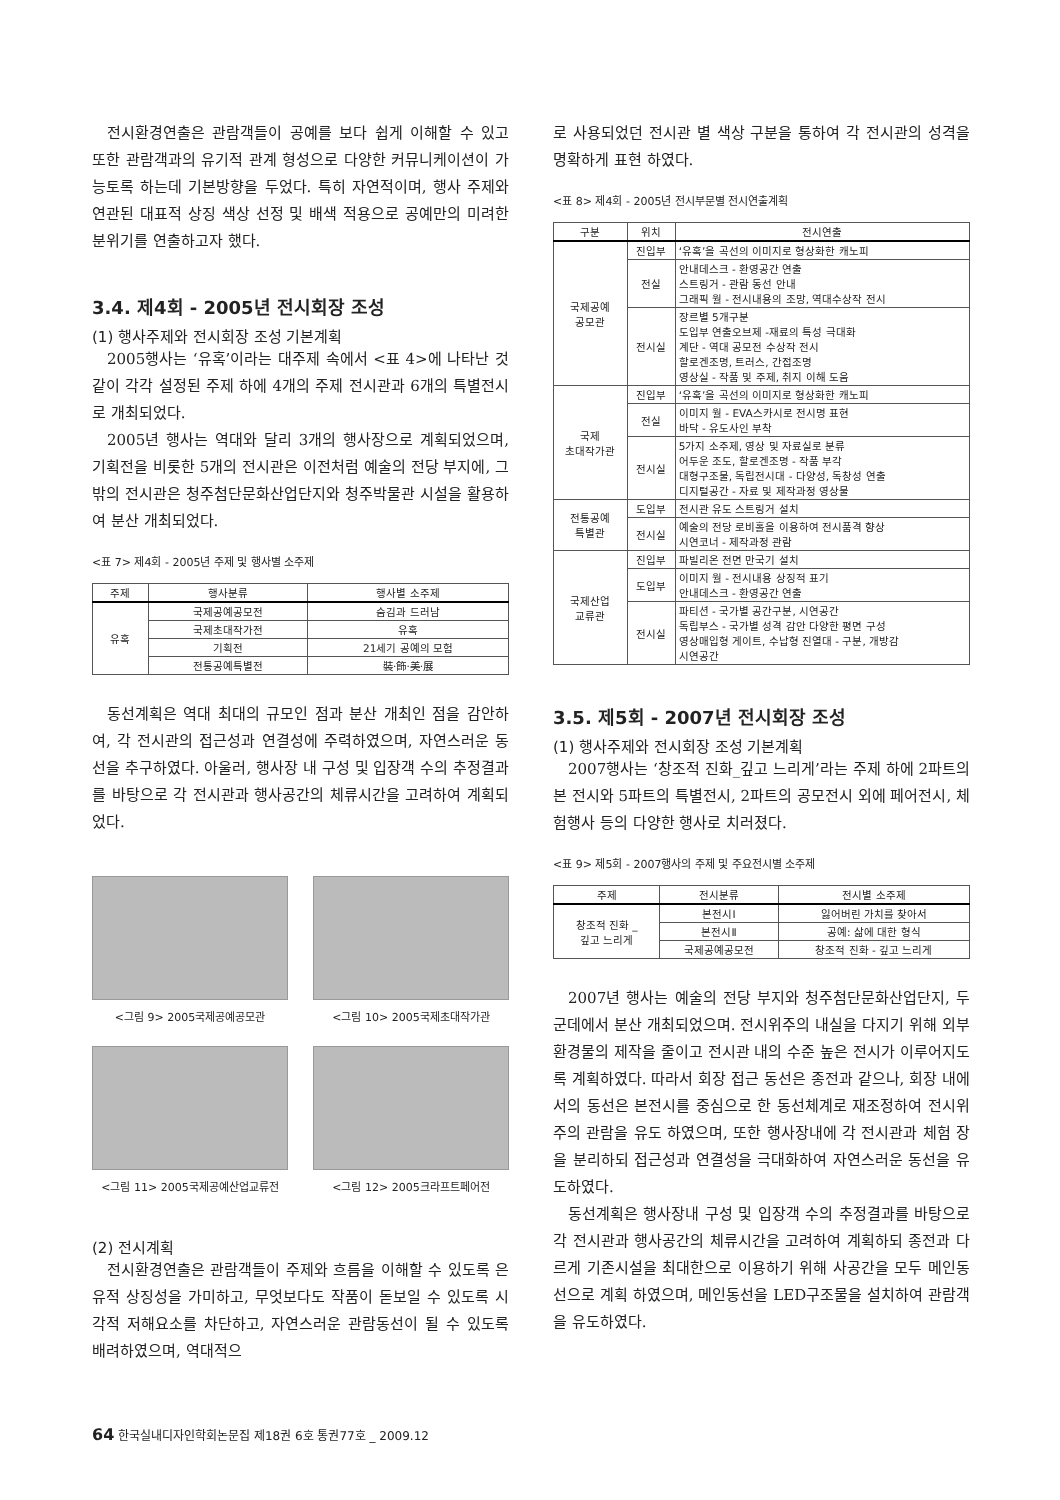전시환경연출은 관람객들이 공예를 보다 쉽게 이해할 수 있고 또한 관람객과의 유기적 관계 형성으로 다양한 커뮤니케이션이 가능토록 하는데 기본방향을 두었다. 특히 자연적이며, 행사 주제와 연관된 대표적 상징 색상 선정 및 배색 적용으로 공예만의 미려한 분위기를 연출하고자 했다.
3.4. 제4회 - 2005년 전시회장 조성
(1) 행사주제와 전시회장 조성 기본계획
2005행사는 ‘유혹’이라는 대주제 속에서 <표 4>에 나타난 것 같이 각각 설정된 주제 하에 4개의 주제 전시관과 6개의 특별전시로 개최되었다.
2005년 행사는 역대와 달리 3개의 행사장으로 계획되었으며, 기획전을 비롯한 5개의 전시관은 이전처럼 예술의 전당 부지에, 그 밖의 전시관은 청주첨단문화산업단지와 청주박물관 시설을 활용하여 분산 개최되었다.
<표 7> 제4회 - 2005년 주제 및 행사별 소주제
| 주제 | 행사분류 | 행사별 소주제 |
| --- | --- | --- |
| 유혹 | 국제공예공모전 | 숨김과 드러남 |
| | 국제초대작가전 | 유혹 |
| | 기획전 | 21세기 공예의 모험 |
| | 전통공예특별전 | 裝·飾·美·展 |
동선계획은 역대 최대의 규모인 점과 분산 개최인 점을 감안하여, 각 전시관의 접근성과 연결성에 주력하였으며, 자연스러운 동선을 추구하였다. 아울러, 행사장 내 구성 및 입장객 수의 추정결과를 바탕으로 각 전시관과 행사공간의 체류시간을 고려하여 계획되었다.
<그림 9> 2005국제공예공모관
<그림 10> 2005국제초대작가관
<그림 11> 2005국제공예산업교류전
<그림 12> 2005크라프트페어전
(2) 전시계획
전시환경연출은 관람객들이 주제와 흐름을 이해할 수 있도록 은유적 상징성을 가미하고, 무엇보다도 작품이 돋보일 수 있도록 시각적 저해요소를 차단하고, 자연스러운 관람동선이 될 수 있도록 배려하였으며, 역대적으
로 사용되었던 전시관 별 색상 구분을 통하여 각 전시관의 성격을 명확하게 표현 하였다.
<표 8> 제4회 - 2005년 전시부문별 전시연출계획
| 구분 | 위치 | 전시연출 |
| --- | --- | --- |
| 국제공예 공모관 | 진입부 | ‘유혹’을 곡선의 이미지로 형상화한 캐노피 |
| | 전실 | 안내데스크 - 환영공간 연출 스트링거 - 관람 동선 안내 그래픽 월 - 전시내용의 조망, 역대수상작 전시 |
| | 전시실 | 장르별 5개구분 도입부 연출오브제 -재료의 특성 극대화 계단 - 역대 공모전 수상작 전시 할로겐조명, 트러스, 간접조명 영상실 - 작품 및 주제, 취지 이해 도움 |
| 국제 초대작가관 | 진입부 | ‘유혹’을 곡선의 이미지로 형상화한 캐노피 |
| | 전실 | 이미지 월 - EVA스카시로 전시명 표현 바닥 - 유도사인 부착 |
| | 전시실 | 5가지 소주제, 영상 및 자료실로 분류 어두운 조도, 할로겐조명 - 작품 부각 대형구조물, 독립전시대 - 다양성, 독창성 연출 디지털공간 - 자료 및 제작과정 영상물 |
| 전통공예 특별관 | 도입부 | 전시관 유도 스트링거 설치 |
| | 전시실 | 예술의 전당 로비홀을 이용하여 전시품격 향상 시연코너 - 제작과정 관람 |
| 국제산업 교류관 | 진입부 | 파빌리온 전면 만국기 설치 |
| | 도입부 | 이미지 월 - 전시내용 상징적 표기 안내데스크 - 환영공간 연출 |
| | 전시실 | 파티션 - 국가별 공간구분, 시연공간 독립부스 - 국가별 성격 감안 다양한 평면 구성 영상매입형 게이트, 수납형 진열대 - 구분, 개방감 시연공간 |
3.5. 제5회 - 2007년 전시회장 조성
(1) 행사주제와 전시회장 조성 기본계획
2007행사는 ‘창조적 진화_깊고 느리게’라는 주제 하에 2파트의 본 전시와 5파트의 특별전시, 2파트의 공모전시 외에 페어전시, 체험행사 등의 다양한 행사로 치러졌다.
<표 9> 제5회 - 2007행사의 주제 및 주요전시별 소주제
| 주제 | 전시분류 | 전시별 소주제 |
| --- | --- | --- |
| 창조적 진화 _ 깊고 느리게 | 본전시Ⅰ | 잃어버린 가치를 찾아서 |
| | 본전시Ⅱ | 공예: 삶에 대한 형식 |
| | 국제공예공모전 | 창조적 진화 - 깊고 느리게 |
2007년 행사는 예술의 전당 부지와 청주첨단문화산업단지, 두 군데에서 분산 개최되었으며. 전시위주의 내실을 다지기 위해 외부 환경물의 제작을 줄이고 전시관 내의 수준 높은 전시가 이루어지도록 계획하였다. 따라서 회장 접근 동선은 종전과 같으나, 회장 내에서의 동선은 본전시를 중심으로 한 동선체계로 재조정하여 전시위주의 관람을 유도 하였으며, 또한 행사장내에 각 전시관과 체험 장을 분리하되 접근성과 연결성을 극대화하여 자연스러운 동선을 유도하였다.
동선계획은 행사장내 구성 및 입장객 수의 추정결과를 바탕으로 각 전시관과 행사공간의 체류시간을 고려하여 계획하되 종전과 다르게 기존시설을 최대한으로 이용하기 위해 사공간을 모두 메인동선으로 계획 하였으며, 메인동선을 LED구조물을 설치하여 관람객을 유도하였다.
64 한국실내디자인학회논문집 제18권 6호 통권77호 _ 2009.12